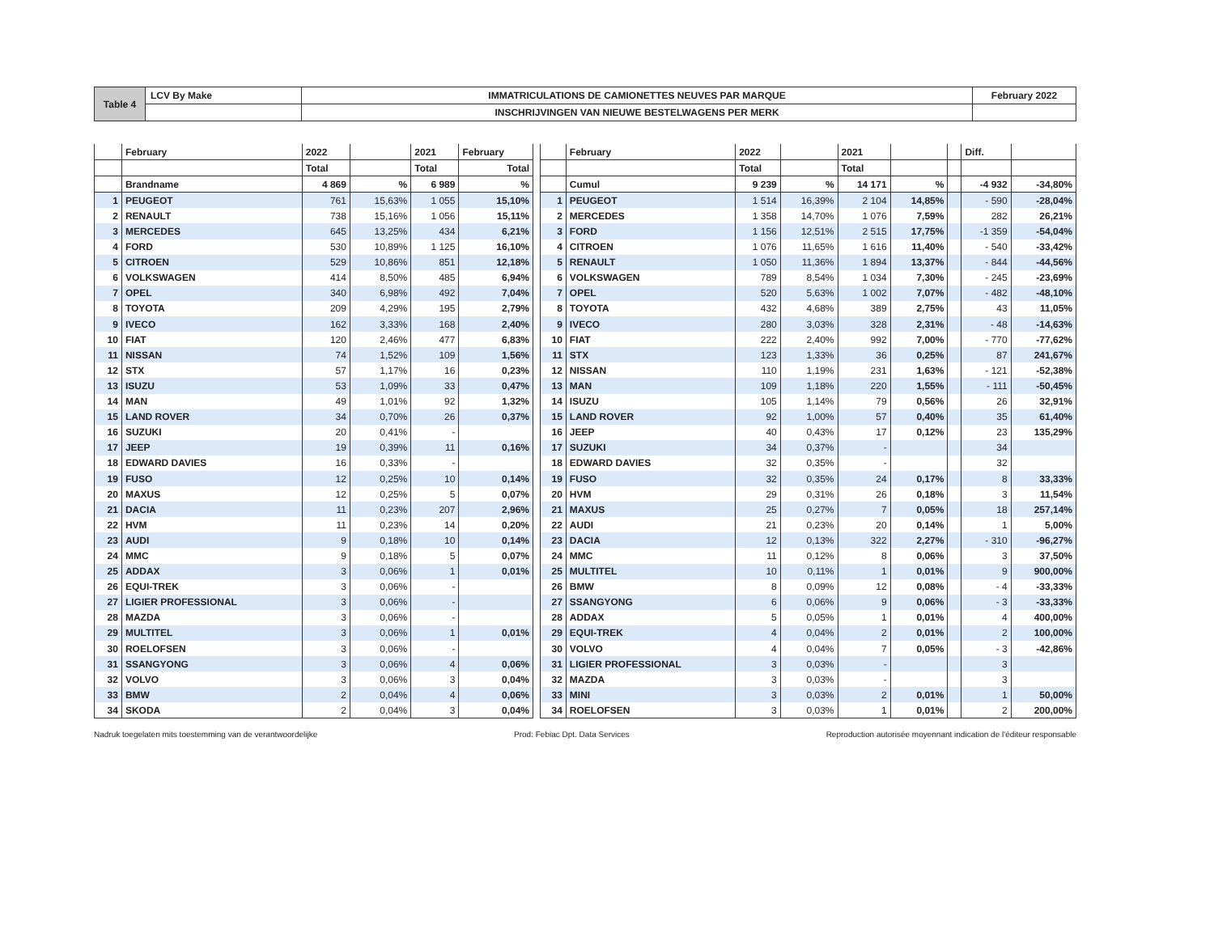| Table 4 | LCV By Make | IMMATRICULATIONS DE CAMIONETTES NEUVES PAR MARQUE | February 2022 |
| | | INSCHRIJVINGEN VAN NIEUWE BESTELWAGENS PER MERK | |
| | February | 2022 | | 2021 | February |
| | | Total | | Total | Total |
| | Brandname | 4 869 | % | 6 989 | % |
| 1 | PEUGEOT | 761 | 15,63% | 1 055 | 15,10% |
| 2 | RENAULT | 738 | 15,16% | 1 056 | 15,11% |
| 3 | MERCEDES | 645 | 13,25% | 434 | 6,21% |
| 4 | FORD | 530 | 10,89% | 1 125 | 16,10% |
| 5 | CITROEN | 529 | 10,86% | 851 | 12,18% |
| 6 | VOLKSWAGEN | 414 | 8,50% | 485 | 6,94% |
| 7 | OPEL | 340 | 6,98% | 492 | 7,04% |
| 8 | TOYOTA | 209 | 4,29% | 195 | 2,79% |
| 9 | IVECO | 162 | 3,33% | 168 | 2,40% |
| 10 | FIAT | 120 | 2,46% | 477 | 6,83% |
| 11 | NISSAN | 74 | 1,52% | 109 | 1,56% |
| 12 | STX | 57 | 1,17% | 16 | 0,23% |
| 13 | ISUZU | 53 | 1,09% | 33 | 0,47% |
| 14 | MAN | 49 | 1,01% | 92 | 1,32% |
| 15 | LAND ROVER | 34 | 0,70% | 26 | 0,37% |
| 16 | SUZUKI | 20 | 0,41% | - | |
| 17 | JEEP | 19 | 0,39% | 11 | 0,16% |
| 18 | EDWARD DAVIES | 16 | 0,33% | - | |
| 19 | FUSO | 12 | 0,25% | 10 | 0,14% |
| 20 | MAXUS | 12 | 0,25% | 5 | 0,07% |
| 21 | DACIA | 11 | 0,23% | 207 | 2,96% |
| 22 | HVM | 11 | 0,23% | 14 | 0,20% |
| 23 | AUDI | 9 | 0,18% | 10 | 0,14% |
| 24 | MMC | 9 | 0,18% | 5 | 0,07% |
| 25 | ADDAX | 3 | 0,06% | 1 | 0,01% |
| 26 | EQUI-TREK | 3 | 0,06% | - | |
| 27 | LIGIER PROFESSIONAL | 3 | 0,06% | - | |
| 28 | MAZDA | 3 | 0,06% | - | |
| 29 | MULTITEL | 3 | 0,06% | 1 | 0,01% |
| 30 | ROELOFSEN | 3 | 0,06% | - | |
| 31 | SSANGYONG | 3 | 0,06% | 4 | 0,06% |
| 32 | VOLVO | 3 | 0,06% | 3 | 0,04% |
| 33 | BMW | 2 | 0,04% | 4 | 0,06% |
| 34 | SKODA | 2 | 0,04% | 3 | 0,04% |
| | February | 2022 | | 2021 | | | Diff. | |
| | | Total | | Total | | | | |
| | Cumul | 9 239 | % | 14 171 | % | | -4 932 | -34,80% |
| 1 | PEUGEOT | 1 514 | 16,39% | 2 104 | 14,85% | | - 590 | -28,04% |
| 2 | MERCEDES | 1 358 | 14,70% | 1 076 | 7,59% | | 282 | 26,21% |
| 3 | FORD | 1 156 | 12,51% | 2 515 | 17,75% | | -1 359 | -54,04% |
| 4 | CITROEN | 1 076 | 11,65% | 1 616 | 11,40% | | - 540 | -33,42% |
| 5 | RENAULT | 1 050 | 11,36% | 1 894 | 13,37% | | - 844 | -44,56% |
| 6 | VOLKSWAGEN | 789 | 8,54% | 1 034 | 7,30% | | - 245 | -23,69% |
| 7 | OPEL | 520 | 5,63% | 1 002 | 7,07% | | - 482 | -48,10% |
| 8 | TOYOTA | 432 | 4,68% | 389 | 2,75% | | 43 | 11,05% |
| 9 | IVECO | 280 | 3,03% | 328 | 2,31% | | - 48 | -14,63% |
| 10 | FIAT | 222 | 2,40% | 992 | 7,00% | | - 770 | -77,62% |
| 11 | STX | 123 | 1,33% | 36 | 0,25% | | 87 | 241,67% |
| 12 | NISSAN | 110 | 1,19% | 231 | 1,63% | | - 121 | -52,38% |
| 13 | MAN | 109 | 1,18% | 220 | 1,55% | | - 111 | -50,45% |
| 14 | ISUZU | 105 | 1,14% | 79 | 0,56% | | 26 | 32,91% |
| 15 | LAND ROVER | 92 | 1,00% | 57 | 0,40% | | 35 | 61,40% |
| 16 | JEEP | 40 | 0,43% | 17 | 0,12% | | 23 | 135,29% |
| 17 | SUZUKI | 34 | 0,37% | - | | | 34 | |
| 18 | EDWARD DAVIES | 32 | 0,35% | - | | | 32 | |
| 19 | FUSO | 32 | 0,35% | 24 | 0,17% | | 8 | 33,33% |
| 20 | HVM | 29 | 0,31% | 26 | 0,18% | | 3 | 11,54% |
| 21 | MAXUS | 25 | 0,27% | 7 | 0,05% | | 18 | 257,14% |
| 22 | AUDI | 21 | 0,23% | 20 | 0,14% | | 1 | 5,00% |
| 23 | DACIA | 12 | 0,13% | 322 | 2,27% | | - 310 | -96,27% |
| 24 | MMC | 11 | 0,12% | 8 | 0,06% | | 3 | 37,50% |
| 25 | MULTITEL | 10 | 0,11% | 1 | 0,01% | | 9 | 900,00% |
| 26 | BMW | 8 | 0,09% | 12 | 0,08% | | - 4 | -33,33% |
| 27 | SSANGYONG | 6 | 0,06% | 9 | 0,06% | | - 3 | -33,33% |
| 28 | ADDAX | 5 | 0,05% | 1 | 0,01% | | 4 | 400,00% |
| 29 | EQUI-TREK | 4 | 0,04% | 2 | 0,01% | | 2 | 100,00% |
| 30 | VOLVO | 4 | 0,04% | 7 | 0,05% | | - 3 | -42,86% |
| 31 | LIGIER PROFESSIONAL | 3 | 0,03% | - | | | 3 | |
| 32 | MAZDA | 3 | 0,03% | - | | | 3 | |
| 33 | MINI | 3 | 0,03% | 2 | 0,01% | | 1 | 50,00% |
| 34 | ROELOFSEN | 3 | 0,03% | 1 | 0,01% | | 2 | 200,00% |
Nadruk toegelaten mits toestemming van de verantwoordelijke Prod: Febiac Dpt. Data Services Reproduction autorisée moyennant indication de l'éditeur responsable